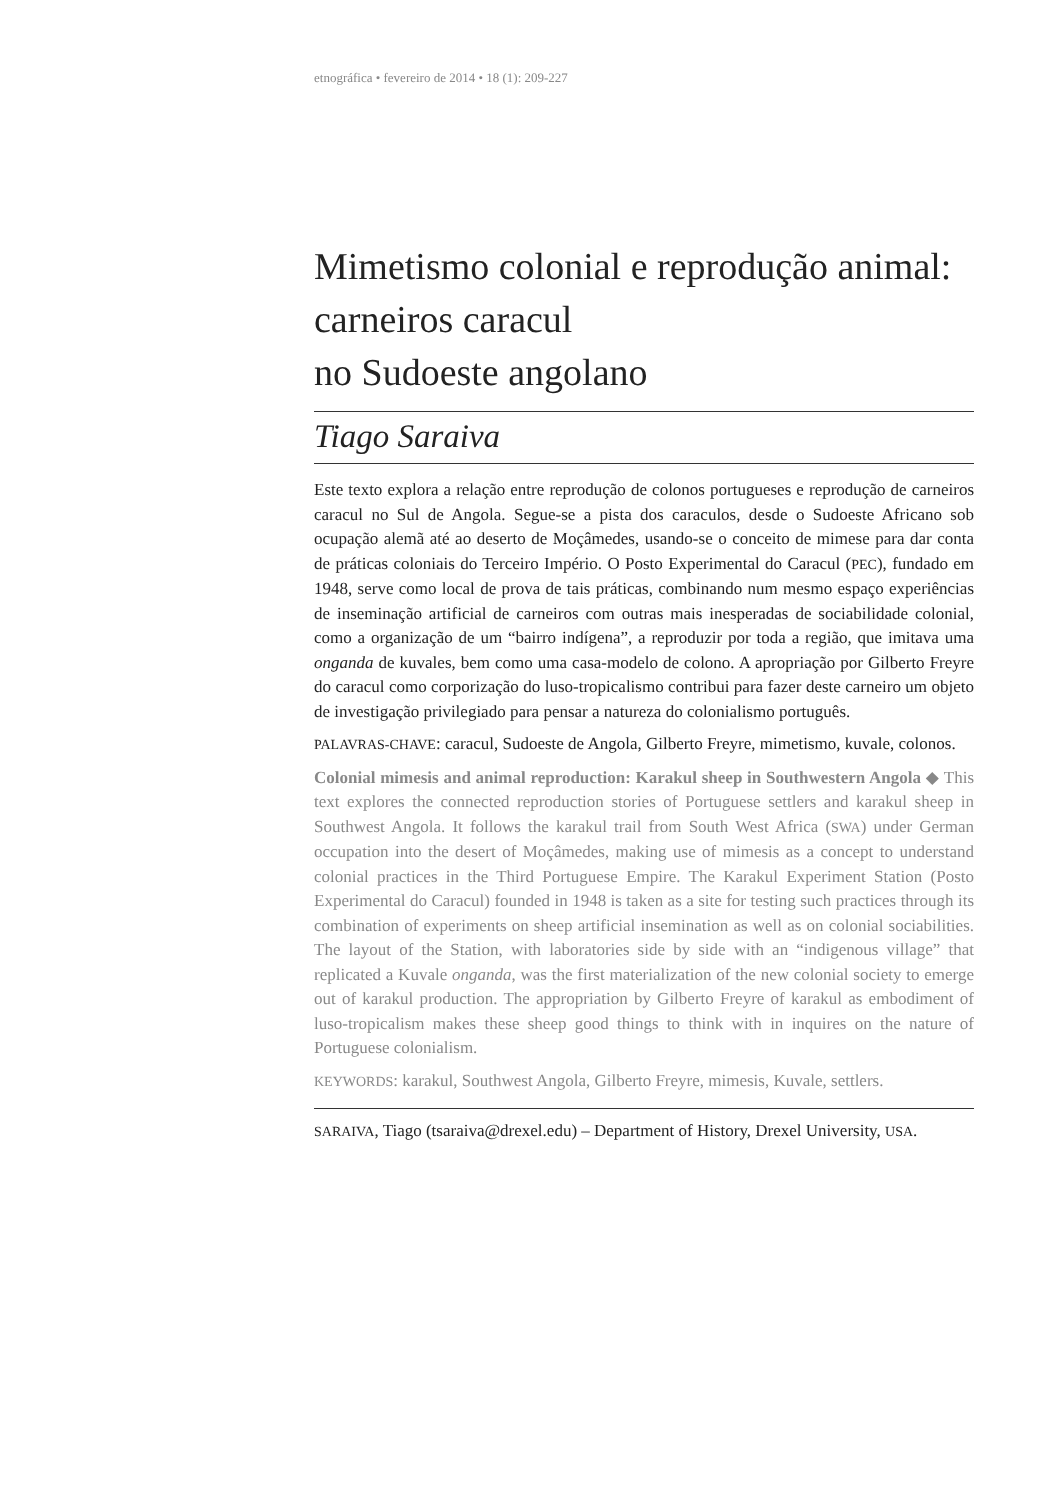etnográfica • fevereiro de 2014 • 18 (1): 209-227
Mimetismo colonial e reprodução animal: carneiros caracul
no Sudoeste angolano
Tiago Saraiva
Este texto explora a relação entre reprodução de colonos portugueses e reprodução de carneiros caracul no Sul de Angola. Segue-se a pista dos caraculos, desde o Sudoeste Africano sob ocupação alemã até ao deserto de Moçâmedes, usando-se o conceito de mimese para dar conta de práticas coloniais do Terceiro Império. O Posto Experimental do Caracul (PEC), fundado em 1948, serve como local de prova de tais práticas, combinando num mesmo espaço experiências de inseminação artificial de carneiros com outras mais inesperadas de sociabilidade colonial, como a organização de um “bairro indígena”, a reproduzir por toda a região, que imitava uma onganda de kuvales, bem como uma casa-modelo de colono. A apropriação por Gilberto Freyre do caracul como corporização do luso-tropicalismo contribui para fazer deste carneiro um objeto de investigação privilegiado para pensar a natureza do colonialismo português.
PALAVRAS-CHAVE: caracul, Sudoeste de Angola, Gilberto Freyre, mimetismo, kuvale, colonos.
Colonial mimesis and animal reproduction: Karakul sheep in Southwestern Angola ◆ This text explores the connected reproduction stories of Portuguese settlers and karakul sheep in Southwest Angola. It follows the karakul trail from South West Africa (SWA) under German occupation into the desert of Moçâmedes, making use of mimesis as a concept to understand colonial practices in the Third Portuguese Empire. The Karakul Experiment Station (Posto Experimental do Caracul) founded in 1948 is taken as a site for testing such practices through its combination of experiments on sheep artificial insemination as well as on colonial sociabilities. The layout of the Station, with laboratories side by side with an “indigenous village” that replicated a Kuvale onganda, was the first materialization of the new colonial society to emerge out of karakul production. The appropriation by Gilberto Freyre of karakul as embodiment of luso-tropicalism makes these sheep good things to think with in inquires on the nature of Portuguese colonialism.
KEYWORDS: karakul, Southwest Angola, Gilberto Freyre, mimesis, Kuvale, settlers.
SARAIVA, Tiago (tsaraiva@drexel.edu) – Department of History, Drexel University, USA.